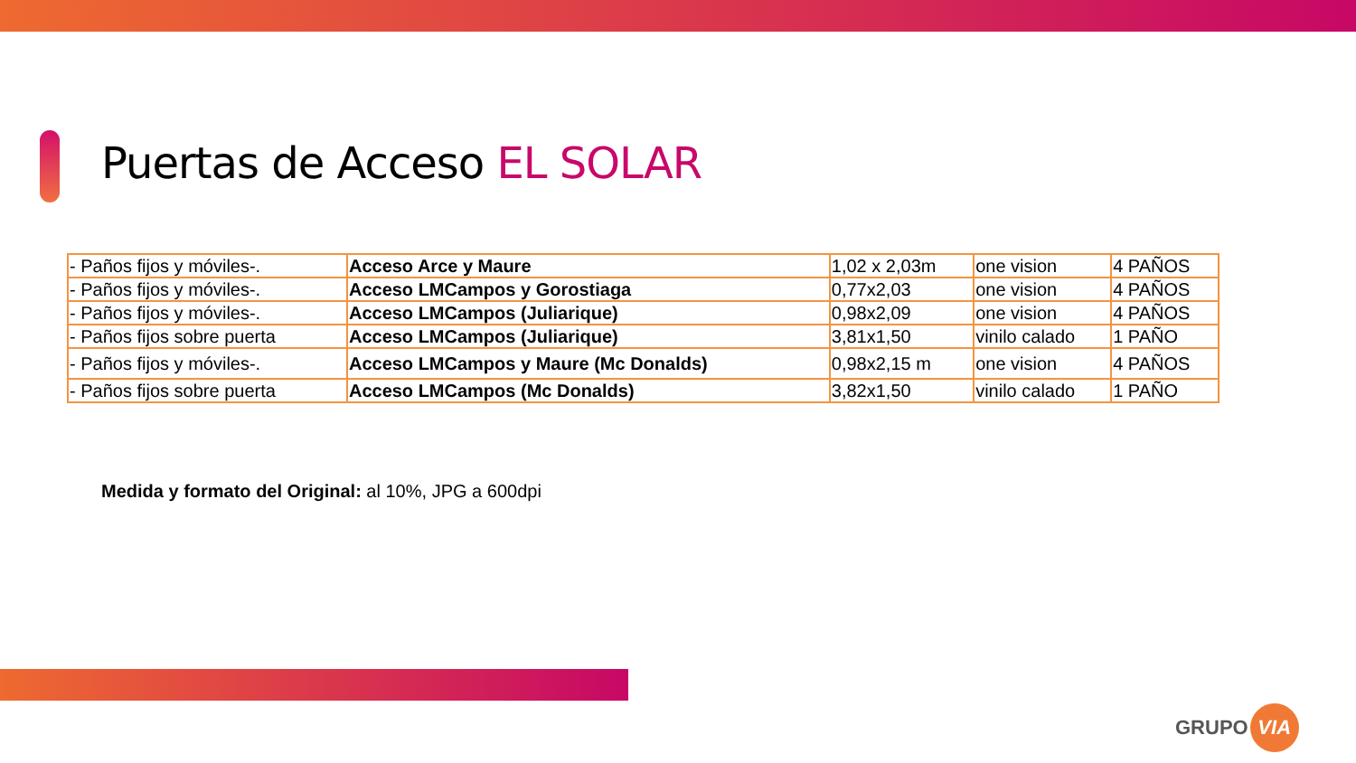Puertas de Acceso EL SOLAR
| - Paños fijos y móviles-. | Acceso Arce y Maure | 1,02 x 2,03m | one vision | 4 PAÑOS |
| - Paños fijos y móviles-. | Acceso LMCampos y Gorostiaga | 0,77x2,03 | one vision | 4 PAÑOS |
| - Paños fijos y móviles-. | Acceso LMCampos (Juliarique) | 0,98x2,09 | one vision | 4 PAÑOS |
| - Paños fijos sobre puerta | Acceso LMCampos (Juliarique) | 3,81x1,50 | vinilo calado | 1 PAÑO |
| - Paños fijos y móviles-. | Acceso LMCampos y Maure (Mc Donalds) | 0,98x2,15 m | one vision | 4 PAÑOS |
| - Paños fijos sobre puerta | Acceso LMCampos (Mc Donalds) | 3,82x1,50 | vinilo calado | 1 PAÑO |
Medida y formato del Original: al 10%, JPG a 600dpi
GRUPO VIA